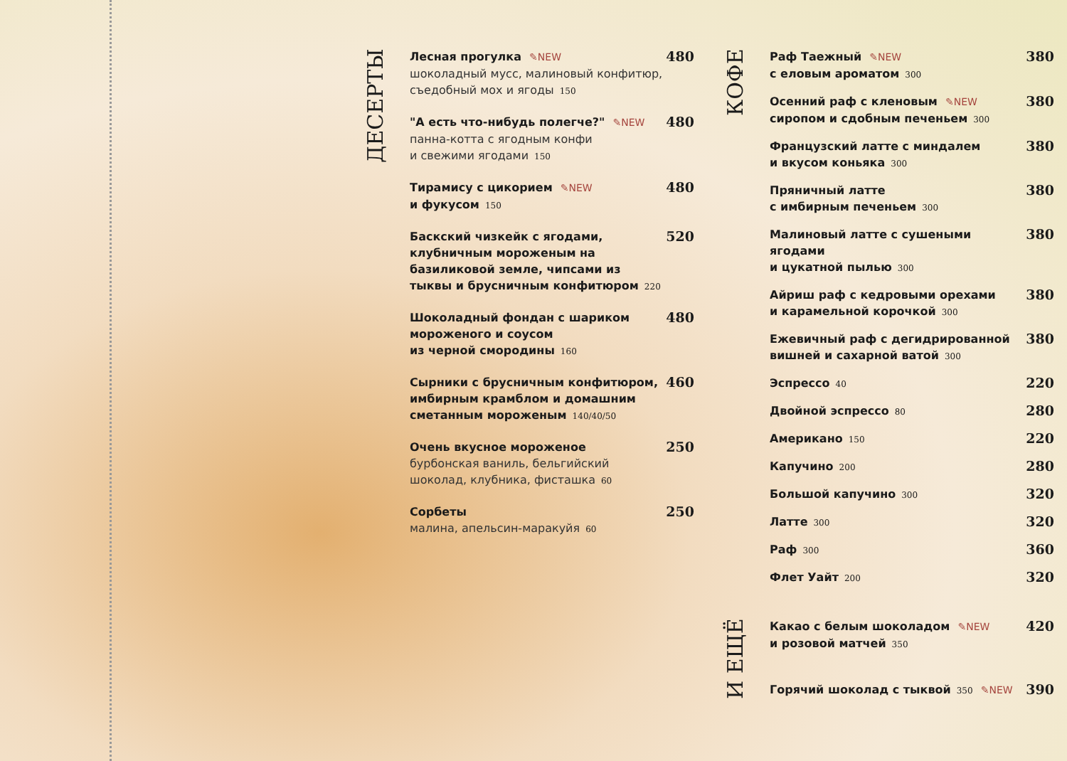ДЕСЕРТЫ
Лесная прогулка ✎NEW
шоколадный мусс, малиновый конфитюр,
съедобный мох и ягоды 150
480
"А есть что-нибудь полегче?" ✎NEW
панна-котта с ягодным конфи
и свежими ягодами 150
480
Тирамису с цикорием ✎NEW
и фукусом 150
480
Баскский чизкейк с ягодами,
клубничным мороженым на
базиликовой земле, чипсами из
тыквы и брусничным конфитюром 220
520
Шоколадный фондан с шариком
мороженого и соусом
из черной смородины 160
480
Сырники с брусничным конфитюром,
имбирным крамблом и домашним
сметанным мороженым 140/40/50
460
Очень вкусное мороженое
бурбонская ваниль, бельгийский
шоколад, клубника, фисташка 60
250
Сорбеты
малина, апельсин-маракуйя 60
250
КОФЕ
Раф Таежный ✎NEW
с еловым ароматом 300
380
Осенний раф с кленовым ✎NEW
сиропом и сдобным печеньем 300
380
Французский латте с миндалем
и вкусом коньяка 300
380
Пряничный латте
с имбирным печеньем 300
380
Малиновый латте с сушеными ягодами
и цукатной пылью 300
380
Айриш раф с кедровыми орехами
и карамельной корочкой 300
380
Ежевичный раф с дегидрированной
вишней и сахарной ватой 300
380
Эспрессо 40
220
Двойной эспрессо 80
280
Американо 150
220
Капучино 200
280
Большой капучино 300
320
Латте 300
320
Раф 300
360
Флет Уайт 200
320
И ЕЩЁ
Какао с белым шоколадом ✎NEW
и розовой матчей 350
420
Горячий шоколад с тыквой 350 ✎NEW
390